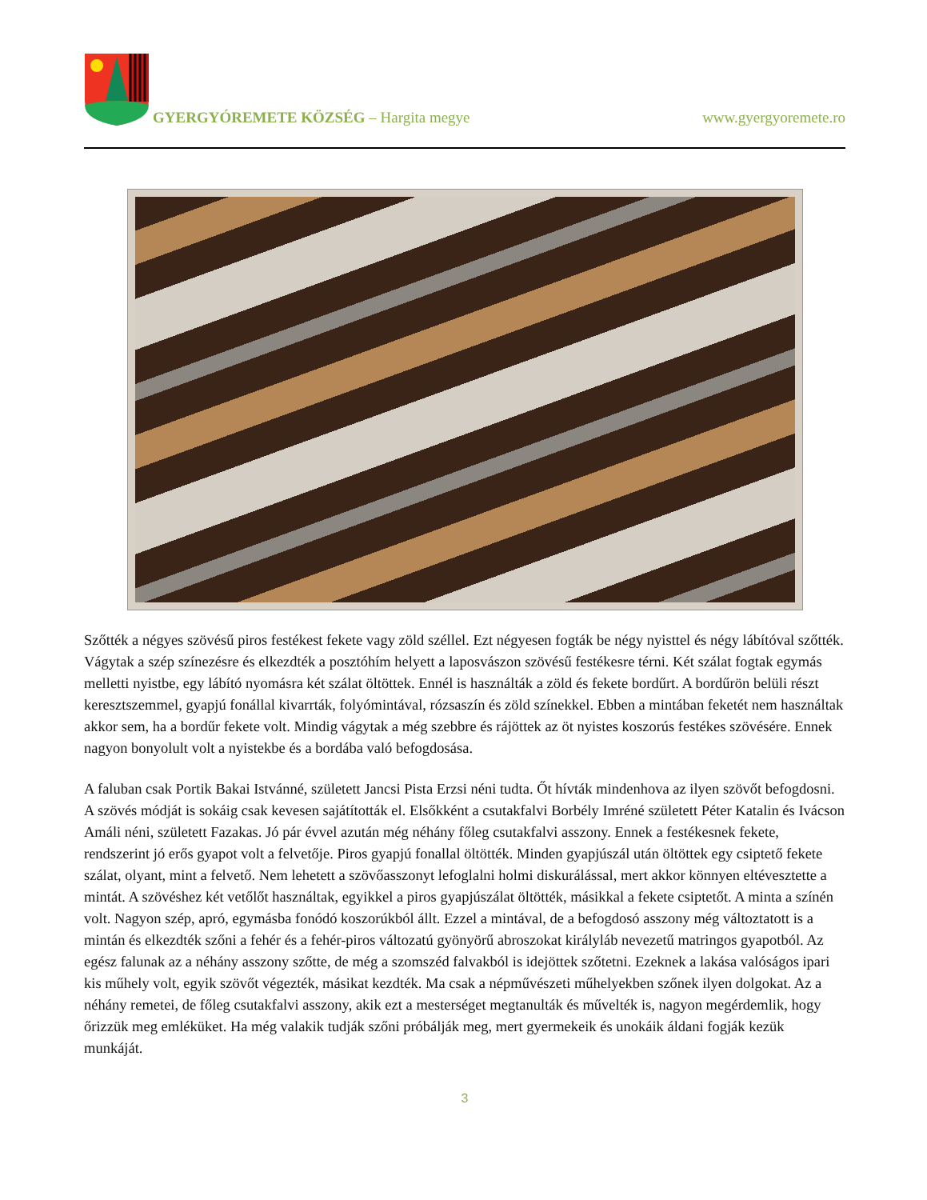GYERGYÓREMETE KÖZSÉG – Hargita megye
www.gyergyoremete.ro
Szőtték a négyes szövésű piros festékest fekete vagy zöld széllel. Ezt négyesen fogták be négy nyisttel és négy lábítóval szőtték. Vágytak a szép színezésre és elkezdték a posztóhím helyett a laposvászon szövésű festékesre térni. Két szálat fogtak egymás melletti nyistbe, egy lábító nyomásra két szálat öltöttek. Ennél is használták a zöld és fekete bordűrt. A bordűrön belüli részt keresztszemmel, gyapjú fonállal kivarrták, folyómintával, rózsaszín és zöld színekkel. Ebben a mintában feketét nem használtak akkor sem, ha a bordűr fekete volt. Mindig vágytak a még szebbre és rájöttek az öt nyistes koszorús festékes szövésére. Ennek nagyon bonyolult volt a nyistekbe és a bordába való befogdosása.
A faluban csak Portik Bakai Istvánné, született Jancsi Pista Erzsi néni tudta. Őt hívták mindenhova az ilyen szövőt befogdosni. A szövés módját is sokáig csak kevesen sajátították el. Elsőkként a csutakfalvi Borbély Imréné született Péter Katalin és Ivácson Amáli néni, született Fazakas. Jó pár évvel azután még néhány főleg csutakfalvi asszony. Ennek a festékesnek fekete, rendszerint jó erős gyapot volt a felvetője. Piros gyapjú fonallal öltötték. Minden gyapjúszál után öltöttek egy csiptető fekete szálat, olyant, mint a felvető. Nem lehetett a szövőasszonyt lefoglalni holmi diskurálással, mert akkor könnyen eltévesztette a mintát. A szövéshez két vetőlőt használtak, egyikkel a piros gyapjúszálat öltötték, másikkal a fekete csiptetőt. A minta a színén volt. Nagyon szép, apró, egymásba fonódó koszorúkból állt. Ezzel a mintával, de a befogdosó asszony még változtatott is a mintán és elkezdték szőni a fehér és a fehér-piros változatú gyönyörű abroszokat királyláb nevezetű matringos gyapotból. Az egész falunak az a néhány asszony szőtte, de még a szomszéd falvakból is idejöttek szőtetni. Ezeknek a lakása valóságos ipari kis műhely volt, egyik szövőt végezték, másikat kezdték. Ma csak a népművészeti műhelyekben szőnek ilyen dolgokat. Az a néhány remetei, de főleg csutakfalvi asszony, akik ezt a mesterséget megtanulták és művelték is, nagyon megérdemlik, hogy őrizzük meg emléküket. Ha még valakik tudják szőni próbálják meg, mert gyermekeik és unokáik áldani fogják kezük munkáját.
3